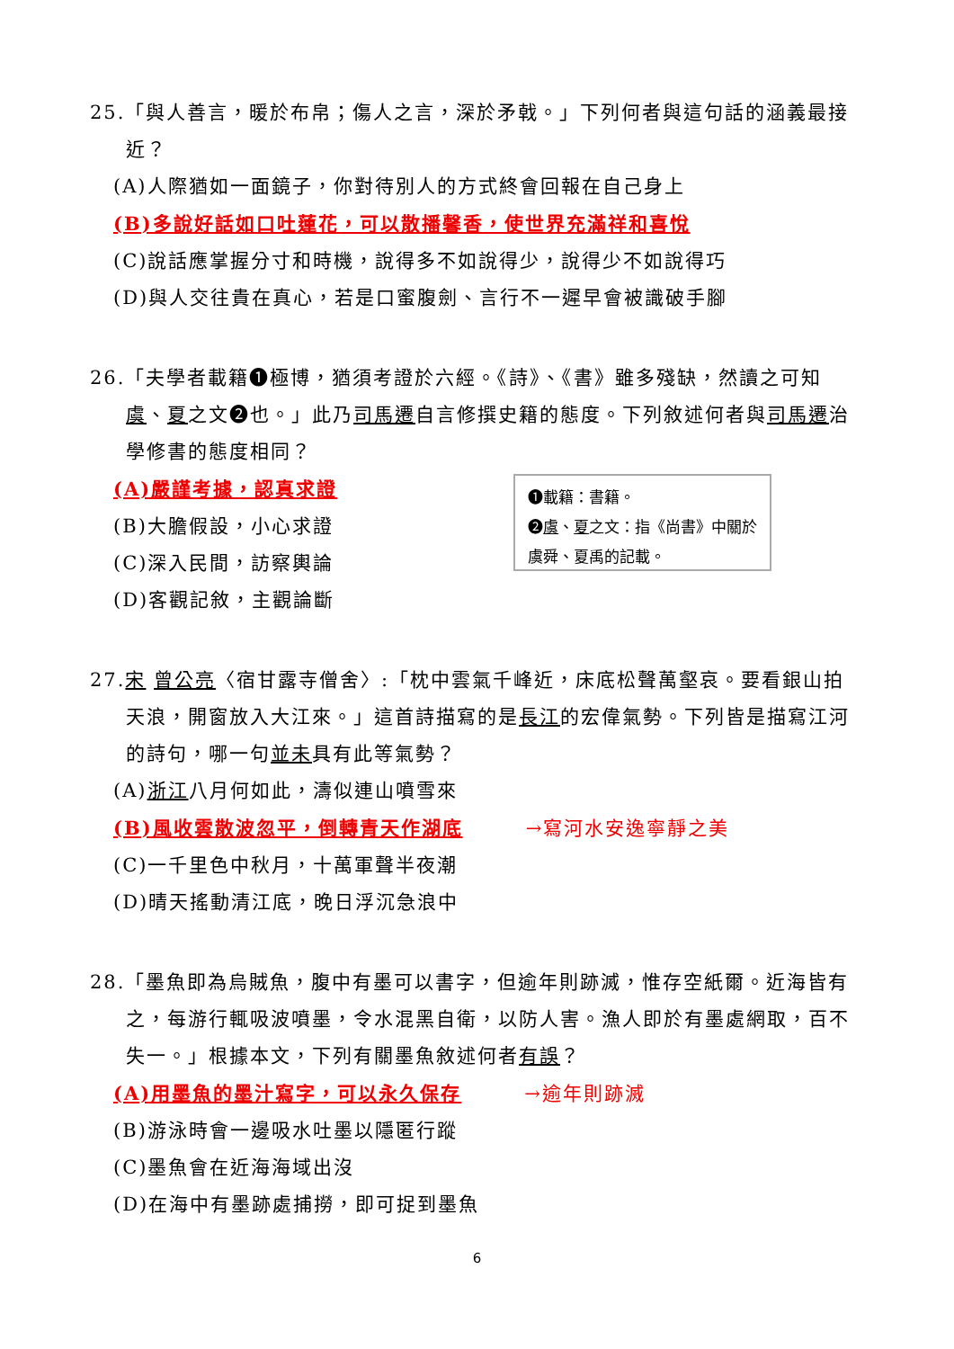25.「與人善言，暖於布帛；傷人之言，深於矛戟。」下列何者與這句話的涵義最接近？
(A)人際猶如一面鏡子，你對待別人的方式終會回報在自己身上
(B)多說好話如口吐蓮花，可以散播馨香，使世界充滿祥和喜悅
(C)說話應掌握分寸和時機，說得多不如說得少，說得少不如說得巧
(D)與人交往貴在真心，若是口蜜腹劍、言行不一遲早會被識破手腳
26.「夫學者載籍❶極博，猶須考證於六經。《詩》、《書》雖多殘缺，然讀之可知虞、夏之文❷也。」此乃司馬遷自言修撰史籍的態度。下列敘述何者與司馬遷治學修書的態度相同？
(A)嚴謹考據，認真求證
(B)大膽假設，小心求證
(C)深入民間，訪察輿論
(D)客觀記敘，主觀論斷
❶載籍：書籍。
❷虞、夏之文：指《尚書》中關於虞舜、夏禹的記載。
27.宋 曾公亮〈宿甘露寺僧舍〉:「枕中雲氣千峰近，床底松聲萬壑哀。要看銀山拍天浪，開窗放入大江來。」這首詩描寫的是長江的宏偉氣勢。下列皆是描寫江河的詩句，哪一句並未具有此等氣勢？
(A)浙江八月何如此，濤似連山噴雪來
(B)風收雲散波忽平，倒轉青天作湖底 →寫河水安逸寧靜之美
(C)一千里色中秋月，十萬軍聲半夜潮
(D)晴天搖動清江底，晚日浮沉急浪中
28.「墨魚即為烏賊魚，腹中有墨可以書字，但逾年則跡滅，惟存空紙爾。近海皆有之，每游行輒吸波噴墨，令水混黑自衛，以防人害。漁人即於有墨處網取，百不失一。」根據本文，下列有關墨魚敘述何者有誤？
(A)用墨魚的墨汁寫字，可以永久保存 →逾年則跡滅
(B)游泳時會一邊吸水吐墨以隱匿行蹤
(C)墨魚會在近海海域出沒
(D)在海中有墨跡處捕撈，即可捉到墨魚
6